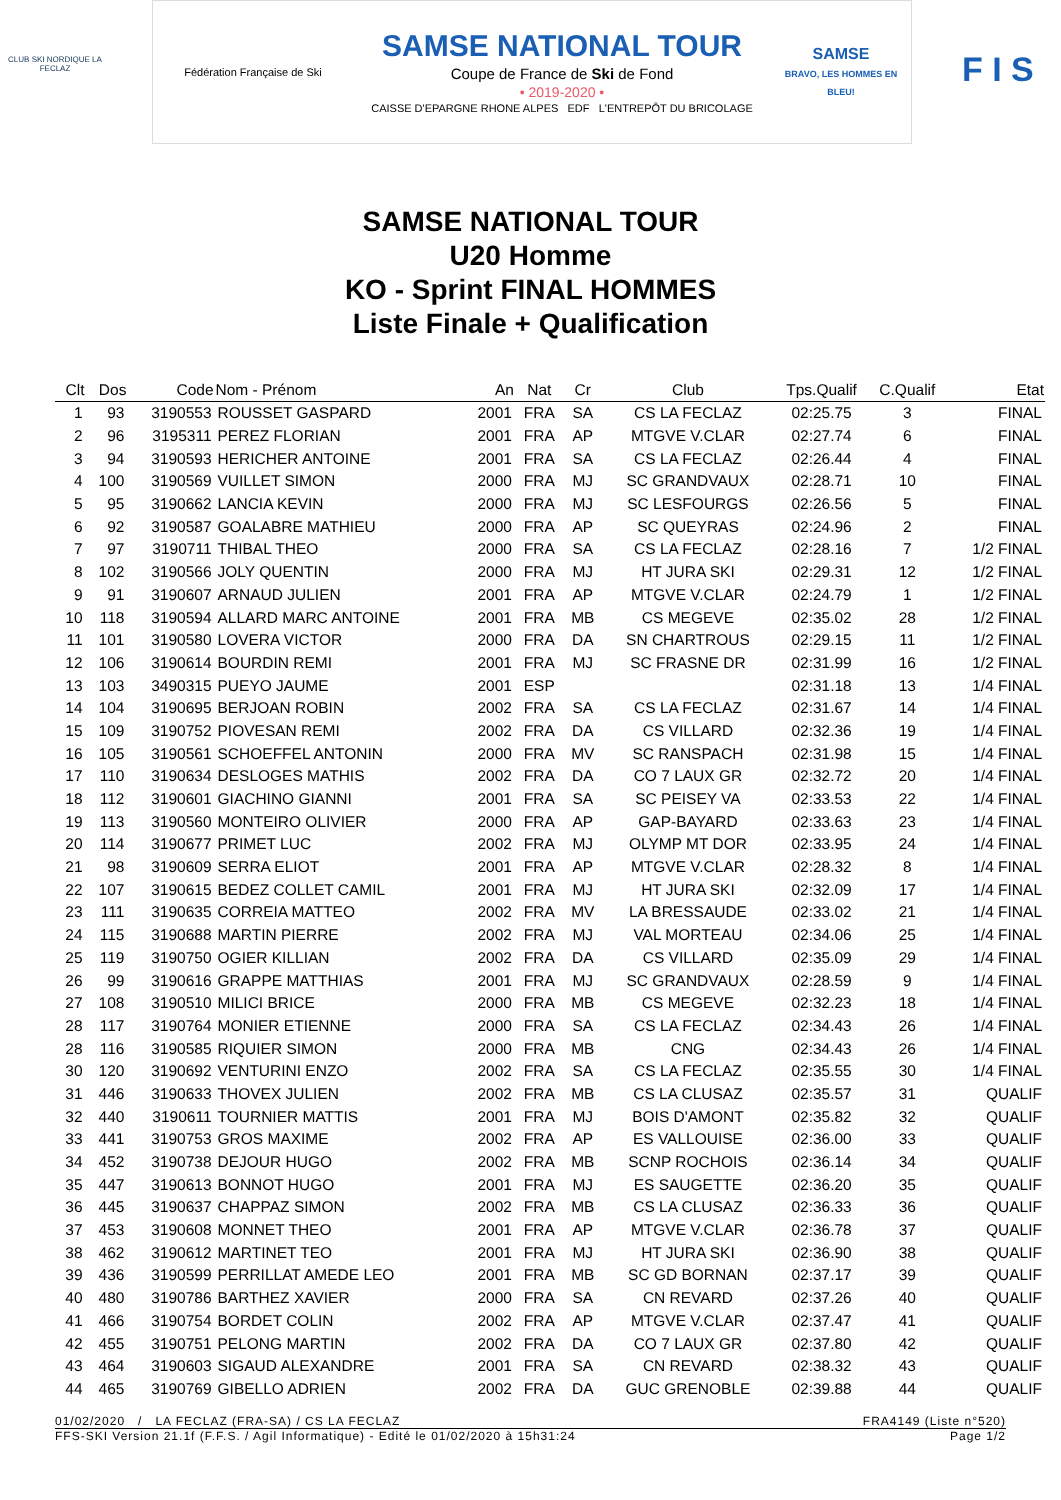CLUB SKI NORDIQUE LA FECLAZ
Fédération Française de Ski
SAMSE NATIONAL TOUR
Coupe de France de Ski de Fond
• 2019-2020 •
CAISSE D'EPARGNE RHONE ALPES EDF L'ENTREPÔT DU BRICOLAGE
SAMSE
BRAVO, LES HOMMES EN BLEU!
F I S
SAMSE NATIONAL TOUR
U20 Homme
KO - Sprint FINAL HOMMES
Liste Finale + Qualification
| Clt | Dos | Code | Nom - Prénom | An | Nat | Cr | Club | Tps.Qualif | C.Qualif | Etat |
| --- | --- | --- | --- | --- | --- | --- | --- | --- | --- | --- |
| 1 | 93 | 3190553 | ROUSSET GASPARD | 2001 | FRA | SA | CS LA FECLAZ | 02:25.75 | 3 | FINAL |
| 2 | 96 | 3195311 | PEREZ FLORIAN | 2001 | FRA | AP | MTGVE V.CLAR | 02:27.74 | 6 | FINAL |
| 3 | 94 | 3190593 | HERICHER ANTOINE | 2001 | FRA | SA | CS LA FECLAZ | 02:26.44 | 4 | FINAL |
| 4 | 100 | 3190569 | VUILLET SIMON | 2000 | FRA | MJ | SC GRANDVAUX | 02:28.71 | 10 | FINAL |
| 5 | 95 | 3190662 | LANCIA KEVIN | 2000 | FRA | MJ | SC LESFOURGS | 02:26.56 | 5 | FINAL |
| 6 | 92 | 3190587 | GOALABRE MATHIEU | 2000 | FRA | AP | SC QUEYRAS | 02:24.96 | 2 | FINAL |
| 7 | 97 | 3190711 | THIBAL THEO | 2000 | FRA | SA | CS LA FECLAZ | 02:28.16 | 7 | 1/2 FINAL |
| 8 | 102 | 3190566 | JOLY QUENTIN | 2000 | FRA | MJ | HT JURA SKI | 02:29.31 | 12 | 1/2 FINAL |
| 9 | 91 | 3190607 | ARNAUD JULIEN | 2001 | FRA | AP | MTGVE V.CLAR | 02:24.79 | 1 | 1/2 FINAL |
| 10 | 118 | 3190594 | ALLARD MARC ANTOINE | 2001 | FRA | MB | CS MEGEVE | 02:35.02 | 28 | 1/2 FINAL |
| 11 | 101 | 3190580 | LOVERA VICTOR | 2000 | FRA | DA | SN CHARTROUS | 02:29.15 | 11 | 1/2 FINAL |
| 12 | 106 | 3190614 | BOURDIN REMI | 2001 | FRA | MJ | SC FRASNE DR | 02:31.99 | 16 | 1/2 FINAL |
| 13 | 103 | 3490315 | PUEYO JAUME | 2001 | ESP | | | 02:31.18 | 13 | 1/4 FINAL |
| 14 | 104 | 3190695 | BERJOAN ROBIN | 2002 | FRA | SA | CS LA FECLAZ | 02:31.67 | 14 | 1/4 FINAL |
| 15 | 109 | 3190752 | PIOVESAN REMI | 2002 | FRA | DA | CS VILLARD | 02:32.36 | 19 | 1/4 FINAL |
| 16 | 105 | 3190561 | SCHOEFFEL ANTONIN | 2000 | FRA | MV | SC RANSPACH | 02:31.98 | 15 | 1/4 FINAL |
| 17 | 110 | 3190634 | DESLOGES MATHIS | 2002 | FRA | DA | CO 7 LAUX GR | 02:32.72 | 20 | 1/4 FINAL |
| 18 | 112 | 3190601 | GIACHINO GIANNI | 2001 | FRA | SA | SC PEISEY VA | 02:33.53 | 22 | 1/4 FINAL |
| 19 | 113 | 3190560 | MONTEIRO OLIVIER | 2000 | FRA | AP | GAP-BAYARD | 02:33.63 | 23 | 1/4 FINAL |
| 20 | 114 | 3190677 | PRIMET LUC | 2002 | FRA | MJ | OLYMP MT DOR | 02:33.95 | 24 | 1/4 FINAL |
| 21 | 98 | 3190609 | SERRA ELIOT | 2001 | FRA | AP | MTGVE V.CLAR | 02:28.32 | 8 | 1/4 FINAL |
| 22 | 107 | 3190615 | BEDEZ COLLET CAMIL | 2001 | FRA | MJ | HT JURA SKI | 02:32.09 | 17 | 1/4 FINAL |
| 23 | 111 | 3190635 | CORREIA MATTEO | 2002 | FRA | MV | LA BRESSAUDE | 02:33.02 | 21 | 1/4 FINAL |
| 24 | 115 | 3190688 | MARTIN PIERRE | 2002 | FRA | MJ | VAL MORTEAU | 02:34.06 | 25 | 1/4 FINAL |
| 25 | 119 | 3190750 | OGIER KILLIAN | 2002 | FRA | DA | CS VILLARD | 02:35.09 | 29 | 1/4 FINAL |
| 26 | 99 | 3190616 | GRAPPE MATTHIAS | 2001 | FRA | MJ | SC GRANDVAUX | 02:28.59 | 9 | 1/4 FINAL |
| 27 | 108 | 3190510 | MILICI BRICE | 2000 | FRA | MB | CS MEGEVE | 02:32.23 | 18 | 1/4 FINAL |
| 28 | 117 | 3190764 | MONIER ETIENNE | 2000 | FRA | SA | CS LA FECLAZ | 02:34.43 | 26 | 1/4 FINAL |
| 28 | 116 | 3190585 | RIQUIER SIMON | 2000 | FRA | MB | CNG | 02:34.43 | 26 | 1/4 FINAL |
| 30 | 120 | 3190692 | VENTURINI ENZO | 2002 | FRA | SA | CS LA FECLAZ | 02:35.55 | 30 | 1/4 FINAL |
| 31 | 446 | 3190633 | THOVEX JULIEN | 2002 | FRA | MB | CS LA CLUSAZ | 02:35.57 | 31 | QUALIF |
| 32 | 440 | 3190611 | TOURNIER MATTIS | 2001 | FRA | MJ | BOIS D'AMONT | 02:35.82 | 32 | QUALIF |
| 33 | 441 | 3190753 | GROS MAXIME | 2002 | FRA | AP | ES VALLOUISE | 02:36.00 | 33 | QUALIF |
| 34 | 452 | 3190738 | DEJOUR HUGO | 2002 | FRA | MB | SCNP ROCHOIS | 02:36.14 | 34 | QUALIF |
| 35 | 447 | 3190613 | BONNOT HUGO | 2001 | FRA | MJ | ES SAUGETTE | 02:36.20 | 35 | QUALIF |
| 36 | 445 | 3190637 | CHAPPAZ SIMON | 2002 | FRA | MB | CS LA CLUSAZ | 02:36.33 | 36 | QUALIF |
| 37 | 453 | 3190608 | MONNET THEO | 2001 | FRA | AP | MTGVE V.CLAR | 02:36.78 | 37 | QUALIF |
| 38 | 462 | 3190612 | MARTINET TEO | 2001 | FRA | MJ | HT JURA SKI | 02:36.90 | 38 | QUALIF |
| 39 | 436 | 3190599 | PERRILLAT AMEDE LEO | 2001 | FRA | MB | SC GD BORNAN | 02:37.17 | 39 | QUALIF |
| 40 | 480 | 3190786 | BARTHEZ XAVIER | 2000 | FRA | SA | CN REVARD | 02:37.26 | 40 | QUALIF |
| 41 | 466 | 3190754 | BORDET COLIN | 2002 | FRA | AP | MTGVE V.CLAR | 02:37.47 | 41 | QUALIF |
| 42 | 455 | 3190751 | PELONG MARTIN | 2002 | FRA | DA | CO 7 LAUX GR | 02:37.80 | 42 | QUALIF |
| 43 | 464 | 3190603 | SIGAUD ALEXANDRE | 2001 | FRA | SA | CN REVARD | 02:38.32 | 43 | QUALIF |
| 44 | 465 | 3190769 | GIBELLO ADRIEN | 2002 | FRA | DA | GUC GRENOBLE | 02:39.88 | 44 | QUALIF |
01/02/2020 / LA FECLAZ (FRA-SA) / CS LA FECLAZ FRA4149 (Liste n°520)
FFS-SKI Version 21.1f (F.F.S. / Agil Informatique) - Edité le 01/02/2020 à 15h31:24 Page 1/2